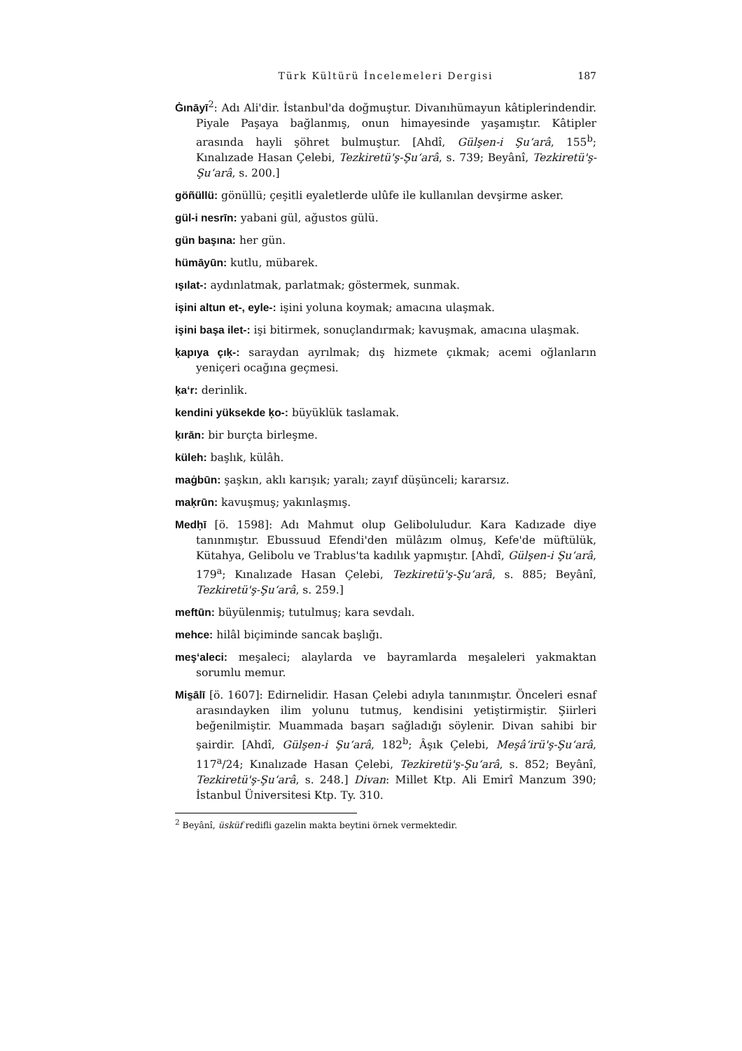Türk Kültürü İncelemeleri Dergisi 187
Ġınāyī<sup>2</sup>: Adı Ali'dir. İstanbul'da doğmuştur. Divanıhümayun kâtiplerindendir. Piyale Paşaya bağlanmış, onun himayesinde yaşamıştır. Kâtipler arasında hayli şöhret bulmuştur. [Ahdî, Gülşen-i Şu‘arâ, 155<sup>b</sup>; Kınalızade Hasan Çelebi, Tezkiretü'ş-Şu‘arâ, s. 739; Beyânî, Tezkiretü'ş-Şu‘arâ, s. 200.]
göñüllü: gönüllü; çeşitli eyaletlerde ulûfe ile kullanılan devşirme asker.
gül-i nesrīn: yabani gül, ağustos gülü.
gün başına: her gün.
hümāyūn: kutlu, mübarek.
ışılat-: aydınlatmak, parlatmak; göstermek, sunmak.
işini altun et-, eyle-: işini yoluna koymak; amacına ulaşmak.
işini başa ilet-: işi bitirmek, sonuçlandırmak; kavuşmak, amacına ulaşmak.
ḳapıya çıḳ-: saraydan ayrılmak; dış hizmete çıkmak; acemi oğlanların yeniçeri ocağına geçmesi.
ḳa‘r: derinlik.
kendini yüksekde ḳo-: büyüklük taslamak.
ḳırān: bir burçta birleşme.
küleh: başlık, külâh.
maġbūn: şaşkın, aklı karışık; yaralı; zayıf düşünceli; kararsız.
maḳrūn: kavuşmuş; yakınlaşmış.
Medḥī [ö. 1598]: Adı Mahmut olup Geliboluludur. Kara Kadızade diye tanınmıştır. Ebussuud Efendi'den mülâzım olmuş, Kefe'de müftülük, Kütahya, Gelibolu ve Trablus'ta kadılık yapmıştır. [Ahdî, Gülşen-i Şu‘arâ, 179<sup>a</sup>; Kınalızade Hasan Çelebi, Tezkiretü'ş-Şu‘arâ, s. 885; Beyânî, Tezkiretü'ş-Şu‘arâ, s. 259.]
meftūn: büyülenmiş; tutulmuş; kara sevdalı.
mehce: hilâl biçiminde sancak başlığı.
meş‘aleci: meşaleci; alaylarda ve bayramlarda meşaleleri yakmaktan sorumlu memur.
Mis̱ālī [ö. 1607]: Edirnelidir. Hasan Çelebi adıyla tanınmıştır. Önceleri esnaf arasındayken ilim yolunu tutmuş, kendisini yetiştirmiştir. Şiirleri beğenilmiştir. Muammada başarı sağladığı söylenir. Divan sahibi bir şairdir. [Ahdî, Gülşen-i Şu‘arâ, 182<sup>b</sup>; Âşık Çelebi, Meşâ‘irü'ş-Şu‘arâ, 117<sup>a</sup>/24; Kınalızade Hasan Çelebi, Tezkiretü'ş-Şu‘arâ, s. 852; Beyânî, Tezkiretü'ş-Şu‘arâ, s. 248.] Divan: Millet Ktp. Ali Emirî Manzum 390; İstanbul Üniversitesi Ktp. Ty. 310.
<sup>2</sup> Beyânî, üsküf redifli gazelin makta beytini örnek vermektedir.